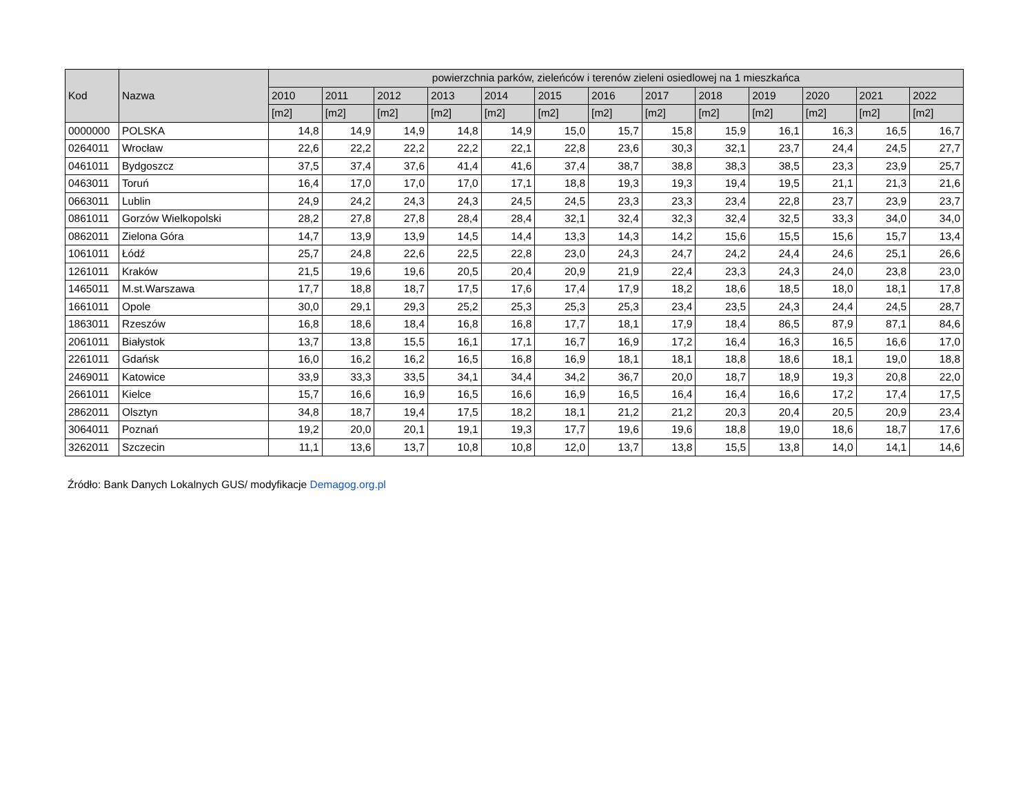| Kod | Nazwa | powierzchnia parków, zieleńców i terenów zieleni osiedlowej na 1 mieszkańca | | | | | | | | | | | | |
| --- | --- | --- | --- | --- | --- | --- | --- | --- | --- | --- | --- | --- | --- | --- |
| | | 2010 | 2011 | 2012 | 2013 | 2014 | 2015 | 2016 | 2017 | 2018 | 2019 | 2020 | 2021 | 2022 |
| | | [m2] | [m2] | [m2] | [m2] | [m2] | [m2] | [m2] | [m2] | [m2] | [m2] | [m2] | [m2] | [m2] |
| 0000000 | POLSKA | 14,8 | 14,9 | 14,9 | 14,8 | 14,9 | 15,0 | 15,7 | 15,8 | 15,9 | 16,1 | 16,3 | 16,5 | 16,7 |
| 0264011 | Wrocław | 22,6 | 22,2 | 22,2 | 22,2 | 22,1 | 22,8 | 23,6 | 30,3 | 32,1 | 23,7 | 24,4 | 24,5 | 27,7 |
| 0461011 | Bydgoszcz | 37,5 | 37,4 | 37,6 | 41,4 | 41,6 | 37,4 | 38,7 | 38,8 | 38,3 | 38,5 | 23,3 | 23,9 | 25,7 |
| 0463011 | Toruń | 16,4 | 17,0 | 17,0 | 17,0 | 17,1 | 18,8 | 19,3 | 19,3 | 19,4 | 19,5 | 21,1 | 21,3 | 21,6 |
| 0663011 | Lublin | 24,9 | 24,2 | 24,3 | 24,3 | 24,5 | 24,5 | 23,3 | 23,3 | 23,4 | 22,8 | 23,7 | 23,9 | 23,7 |
| 0861011 | Gorzów Wielkopolski | 28,2 | 27,8 | 27,8 | 28,4 | 28,4 | 32,1 | 32,4 | 32,3 | 32,4 | 32,5 | 33,3 | 34,0 | 34,0 |
| 0862011 | Zielona Góra | 14,7 | 13,9 | 13,9 | 14,5 | 14,4 | 13,3 | 14,3 | 14,2 | 15,6 | 15,5 | 15,6 | 15,7 | 13,4 |
| 1061011 | Łódź | 25,7 | 24,8 | 22,6 | 22,5 | 22,8 | 23,0 | 24,3 | 24,7 | 24,2 | 24,4 | 24,6 | 25,1 | 26,6 |
| 1261011 | Kraków | 21,5 | 19,6 | 19,6 | 20,5 | 20,4 | 20,9 | 21,9 | 22,4 | 23,3 | 24,3 | 24,0 | 23,8 | 23,0 |
| 1465011 | M.st.Warszawa | 17,7 | 18,8 | 18,7 | 17,5 | 17,6 | 17,4 | 17,9 | 18,2 | 18,6 | 18,5 | 18,0 | 18,1 | 17,8 |
| 1661011 | Opole | 30,0 | 29,1 | 29,3 | 25,2 | 25,3 | 25,3 | 25,3 | 23,4 | 23,5 | 24,3 | 24,4 | 24,5 | 28,7 |
| 1863011 | Rzeszów | 16,8 | 18,6 | 18,4 | 16,8 | 16,8 | 17,7 | 18,1 | 17,9 | 18,4 | 86,5 | 87,9 | 87,1 | 84,6 |
| 2061011 | Białystok | 13,7 | 13,8 | 15,5 | 16,1 | 17,1 | 16,7 | 16,9 | 17,2 | 16,4 | 16,3 | 16,5 | 16,6 | 17,0 |
| 2261011 | Gdańsk | 16,0 | 16,2 | 16,2 | 16,5 | 16,8 | 16,9 | 18,1 | 18,1 | 18,8 | 18,6 | 18,1 | 19,0 | 18,8 |
| 2469011 | Katowice | 33,9 | 33,3 | 33,5 | 34,1 | 34,4 | 34,2 | 36,7 | 20,0 | 18,7 | 18,9 | 19,3 | 20,8 | 22,0 |
| 2661011 | Kielce | 15,7 | 16,6 | 16,9 | 16,5 | 16,6 | 16,9 | 16,5 | 16,4 | 16,4 | 16,6 | 17,2 | 17,4 | 17,5 |
| 2862011 | Olsztyn | 34,8 | 18,7 | 19,4 | 17,5 | 18,2 | 18,1 | 21,2 | 21,2 | 20,3 | 20,4 | 20,5 | 20,9 | 23,4 |
| 3064011 | Poznań | 19,2 | 20,0 | 20,1 | 19,1 | 19,3 | 17,7 | 19,6 | 19,6 | 18,8 | 19,0 | 18,6 | 18,7 | 17,6 |
| 3262011 | Szczecin | 11,1 | 13,6 | 13,7 | 10,8 | 10,8 | 12,0 | 13,7 | 13,8 | 15,5 | 13,8 | 14,0 | 14,1 | 14,6 |
Źródło: Bank Danych Lokalnych GUS/ modyfikacje Demagog.org.pl